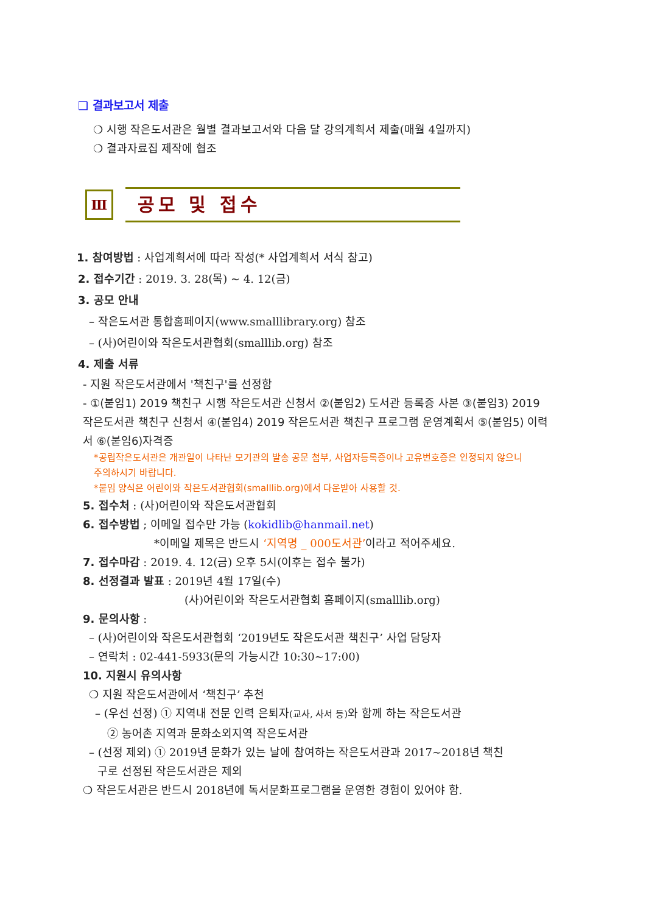❑ 결과보고서 제출
❍ 시행 작은도서관은 월별 결과보고서와 다음 달 강의계획서 제출(매월 4일까지)
❍ 결과자료집 제작에 협조
Ⅲ
공모 및 접수
1. 참여방법 : 사업계획서에 따라 작성(* 사업계획서 서식 참고)
2. 접수기간 : 2019. 3. 28(목) ~ 4. 12(금)
3. 공모 안내
– 작은도서관 통합홈페이지(www.smalllibrary.org) 참조
– (사)어린이와 작은도서관협회(smalllib.org) 참조
4. 제출 서류
- 지원 작은도서관에서 '책친구'를 선정함
- ①(붙임1) 2019 책친구 시행 작은도서관 신청서 ②(붙임2) 도서관 등록증 사본 ③(붙임3) 2019 작은도서관 책친구 신청서 ④(붙임4) 2019 작은도서관 책친구 프로그램 운영계획서 ⑤(붙임5) 이력서 ⑥(붙임6)자격증
*공립작은도서관은 개관일이 나타난 모기관의 발송 공문 첨부, 사업자등록증이나 고유번호증은 인정되지 않으니 주의하시기 바랍니다.
*붙임 양식은 어린이와 작은도서관협회(smalllib.org)에서 다운받아 사용할 것.
5. 접수처 : (사)어린이와 작은도서관협회
6. 접수방법 ; 이메일 접수만 가능 (kokidlib@hanmail.net)
*이메일 제목은 반드시 ‘지역명 _ 000도서관’이라고 적어주세요.
7. 접수마감 : 2019. 4. 12(금) 오후 5시(이후는 접수 불가)
8. 선정결과 발표 : 2019년 4월 17일(수)
(사)어린이와 작은도서관협회 홈페이지(smalllib.org)
9. 문의사항 :
– (사)어린이와 작은도서관협회 ‘2019년도 작은도서관 책친구’ 사업 담당자
– 연락처 : 02-441-5933(문의 가능시간 10:30~17:00)
10. 지원시 유의사항
❍ 지원 작은도서관에서 ‘책친구’ 추천
– (우선 선정) ① 지역내 전문 인력 은퇴자(교사, 사서 등) 와 함께 하는 작은도서관
② 농어촌 지역과 문화소외지역 작은도서관
– (선정 제외) ① 2019년 문화가 있는 날에 참여하는 작은도서관과 2017~2018년 책친
구로 선정된 작은도서관은 제외
❍ 작은도서관은 반드시 2018년에 독서문화프로그램을 운영한 경험이 있어야 함.